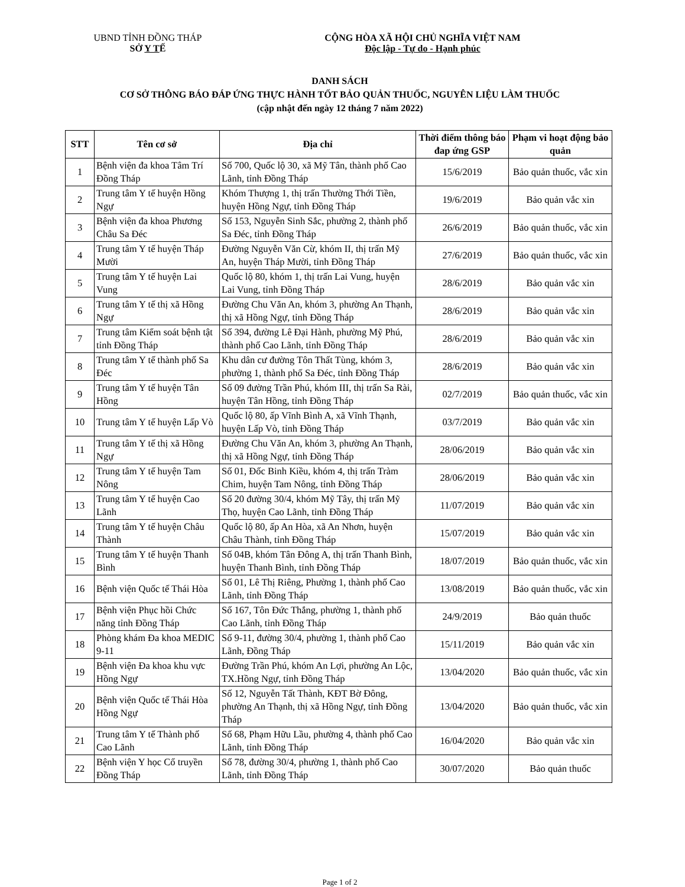UBND TỈNH ĐỒNG THÁP
SỞ Y TẾ
CỘNG HÒA XÃ HỘI CHỦ NGHĨA VIỆT NAM
Độc lập - Tự do - Hạnh phúc
DANH SÁCH
CƠ SỞ THÔNG BÁO ĐÁP ỨNG THỰC HÀNH TỐT BẢO QUẢN THUỐC, NGUYÊN LIỆU LÀM THUỐC
(cập nhật đến ngày 12 tháng 7 năm 2022)
| STT | Tên cơ sở | Địa chỉ | Thời điểm thông báo đap ứng GSP | Phạm vi hoạt động bảo quản |
| --- | --- | --- | --- | --- |
| 1 | Bệnh viện đa khoa Tâm Trí Đồng Tháp | Số 700, Quốc lộ 30, xã Mỹ Tân, thành phố Cao Lãnh, tỉnh Đồng Tháp | 15/6/2019 | Bảo quản thuốc, vắc xin |
| 2 | Trung tâm Y tế huyện Hồng Ngự | Khóm Thượng 1, thị trấn Thường Thới Tiền, huyện Hồng Ngự, tỉnh Đồng Tháp | 19/6/2019 | Bảo quản vắc xin |
| 3 | Bệnh viện đa khoa Phương Châu Sa Đéc | Số 153, Nguyễn Sinh Sắc, phường 2, thành phố Sa Đéc, tỉnh Đồng Tháp | 26/6/2019 | Bảo quản thuốc, vắc xin |
| 4 | Trung tâm Y tế huyện Tháp Mười | Đường Nguyễn Văn Cừ, khóm II, thị trấn Mỹ An, huyện Tháp Mười, tỉnh Đồng Tháp | 27/6/2019 | Bảo quản thuốc, vắc xin |
| 5 | Trung tâm Y tế huyện Lai Vung | Quốc lộ 80, khóm 1, thị trấn Lai Vung, huyện Lai Vung, tỉnh Đồng Tháp | 28/6/2019 | Bảo quản vắc xin |
| 6 | Trung tâm Y tế thị xã Hồng Ngự | Đường Chu Văn An, khóm 3, phường An Thạnh, thị xã Hồng Ngự, tỉnh Đồng Tháp | 28/6/2019 | Bảo quản vắc xin |
| 7 | Trung tâm Kiểm soát bệnh tật tỉnh Đồng Tháp | Số 394, đường Lê Đại Hành, phường Mỹ Phú, thành phố Cao Lãnh, tỉnh Đồng Tháp | 28/6/2019 | Bảo quản vắc xin |
| 8 | Trung tâm Y tế thành phố Sa Đéc | Khu dân cư đường Tôn Thất Tùng, khóm 3, phường 1, thành phố Sa Đéc, tỉnh Đồng Tháp | 28/6/2019 | Bảo quản vắc xin |
| 9 | Trung tâm Y tế huyện Tân Hồng | Số 09 đường Trần Phú, khóm III, thị trấn Sa Rài, huyện Tân Hồng, tỉnh Đồng Tháp | 02/7/2019 | Bảo quản thuốc, vắc xin |
| 10 | Trung tâm Y tế huyện Lấp Vò | Quốc lộ 80, ấp Vĩnh Bình A, xã Vĩnh Thạnh, huyện Lấp Vò, tỉnh Đồng Tháp | 03/7/2019 | Bảo quản vắc xin |
| 11 | Trung tâm Y tế thị xã Hồng Ngự | Đường Chu Văn An, khóm 3, phường An Thạnh, thị xã Hồng Ngự, tỉnh Đồng Tháp | 28/06/2019 | Bảo quản vắc xin |
| 12 | Trung tâm Y tế huyện Tam Nông | Số 01, Đốc Binh Kiều, khóm 4, thị trấn Tràm Chim, huyện Tam Nông, tỉnh Đồng Tháp | 28/06/2019 | Bảo quản vắc xin |
| 13 | Trung tâm Y tế huyện Cao Lãnh | Số 20 đường 30/4, khóm Mỹ Tây, thị trấn Mỹ Thọ, huyện Cao Lãnh, tỉnh Đồng Tháp | 11/07/2019 | Bảo quản vắc xin |
| 14 | Trung tâm Y tế huyện Châu Thành | Quốc lộ 80, ấp An Hòa, xã An Nhơn, huyện Châu Thành, tỉnh Đồng Tháp | 15/07/2019 | Bảo quản vắc xin |
| 15 | Trung tâm Y tế huyện Thanh Bình | Số 04B, khóm Tân Đông A, thị trấn Thanh Bình, huyện Thanh Bình, tỉnh Đồng Tháp | 18/07/2019 | Bảo quản thuốc, vắc xin |
| 16 | Bệnh viện Quốc tế Thái Hòa | Số 01, Lê Thị Riêng, Phường 1, thành phố Cao Lãnh, tỉnh Đồng Tháp | 13/08/2019 | Bảo quản thuốc, vắc xin |
| 17 | Bệnh viện Phục hồi Chức năng tỉnh Đồng Tháp | Số 167, Tôn Đức Thắng, phường 1, thành phố Cao Lãnh, tỉnh Đồng Tháp | 24/9/2019 | Bảo quản thuốc |
| 18 | Phòng khám Đa khoa MEDIC 9-11 | Số 9-11, đường 30/4, phường 1, thành phố Cao Lãnh, Đồng Tháp | 15/11/2019 | Bảo quản vắc xin |
| 19 | Bệnh viện Đa khoa khu vực Hồng Ngự | Đường Trần Phú, khóm An Lợi, phường An Lộc, TX.Hồng Ngự, tỉnh Đồng Tháp | 13/04/2020 | Bảo quản thuốc, vắc xin |
| 20 | Bệnh viện Quốc tế Thái Hòa Hồng Ngự | Số 12, Nguyễn Tất Thành, KĐT Bờ Đông, phường An Thạnh, thị xã Hồng Ngự, tỉnh Đồng Tháp | 13/04/2020 | Bảo quản thuốc, vắc xin |
| 21 | Trung tâm Y tế Thành phố Cao Lãnh | Số 68, Phạm Hữu Lầu, phường 4, thành phố Cao Lãnh, tỉnh Đồng Tháp | 16/04/2020 | Bảo quản vắc xin |
| 22 | Bệnh viện Y học Cổ truyền Đồng Tháp | Số 78, đường 30/4, phường 1, thành phố Cao Lãnh, tỉnh Đồng Tháp | 30/07/2020 | Bảo quản thuốc |
Page 1 of 2